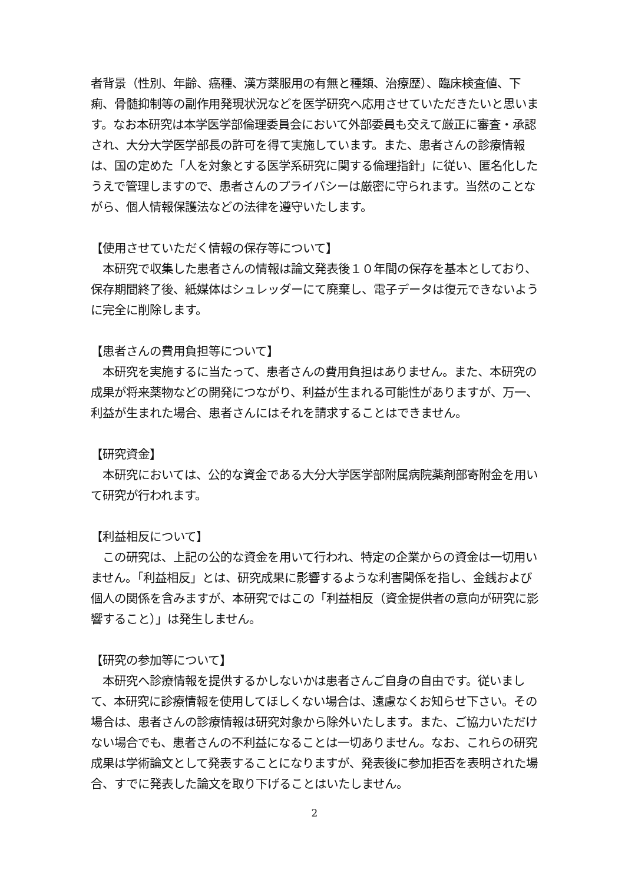者背景（性別、年齢、癌種、漢方薬服用の有無と種類、治療歴）、臨床検査値、下痢、骨髄抑制等の副作用発現状況などを医学研究へ応用させていただきたいと思います。なお本研究は本学医学部倫理委員会において外部委員も交えて厳正に審査・承認され、大分大学医学部長の許可を得て実施しています。また、患者さんの診療情報は、国の定めた「人を対象とする医学系研究に関する倫理指針」に従い、匿名化したうえで管理しますので、患者さんのプライバシーは厳密に守られます。当然のことながら、個人情報保護法などの法律を遵守いたします。
【使用させていただく情報の保存等について】
　本研究で収集した患者さんの情報は論文発表後１０年間の保存を基本としており、保存期間終了後、紙媒体はシュレッダーにて廃棄し、電子データは復元できないように完全に削除します。
【患者さんの費用負担等について】
　本研究を実施するに当たって、患者さんの費用負担はありません。また、本研究の成果が将来薬物などの開発につながり、利益が生まれる可能性がありますが、万一、利益が生まれた場合、患者さんにはそれを請求することはできません。
【研究資金】
　本研究においては、公的な資金である大分大学医学部附属病院薬剤部寄附金を用いて研究が行われます。
【利益相反について】
　この研究は、上記の公的な資金を用いて行われ、特定の企業からの資金は一切用いません。「利益相反」とは、研究成果に影響するような利害関係を指し、金銭および個人の関係を含みますが、本研究ではこの「利益相反（資金提供者の意向が研究に影響すること）」は発生しません。
【研究の参加等について】
　本研究へ診療情報を提供するかしないかは患者さんご自身の自由です。従いまして、本研究に診療情報を使用してほしくない場合は、遠慮なくお知らせ下さい。その場合は、患者さんの診療情報は研究対象から除外いたします。また、ご協力いただけない場合でも、患者さんの不利益になることは一切ありません。なお、これらの研究成果は学術論文として発表することになりますが、発表後に参加拒否を表明された場合、すでに発表した論文を取り下げることはいたしません。
2